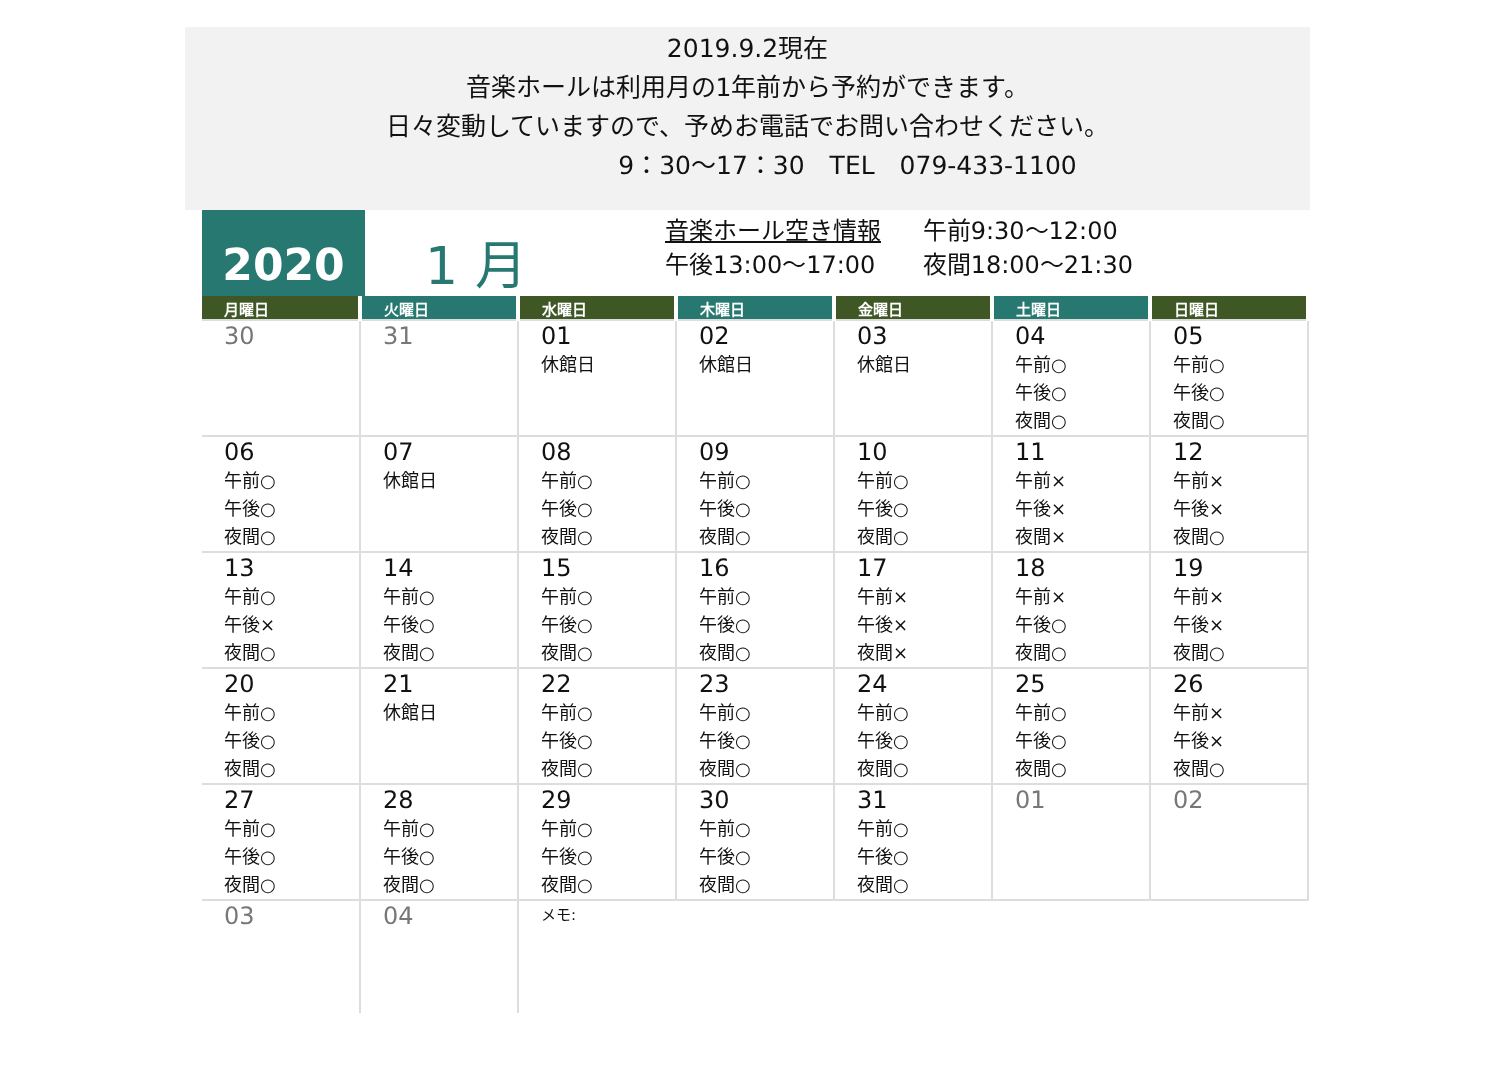2019.9.2現在
音楽ホールは利用月の1年前から予約ができます。
日々変動していますので、予めお電話でお問い合わせください。
9：30～17：30　TEL　079-433-1100
2020
1 月
音楽ホール空き情報 午前9:30～12:00
午後13:00～17:00 夜間18:00～21:30
| 月曜日 | 火曜日 | 水曜日 | 木曜日 | 金曜日 | 土曜日 | 日曜日 |
| --- | --- | --- | --- | --- | --- | --- |
| 30 | 31 | 01 休館日 | 02 休館日 | 03 休館日 | 04 午前○ 午後○ 夜間○ | 05 午前○ 午後○ 夜間○ |
| 06 午前○ 午後○ 夜間○ | 07 休館日 | 08 午前○ 午後○ 夜間○ | 09 午前○ 午後○ 夜間○ | 10 午前○ 午後○ 夜間○ | 11 午前× 午後× 夜間× | 12 午前× 午後× 夜間○ |
| 13 午前○ 午後× 夜間○ | 14 午前○ 午後○ 夜間○ | 15 午前○ 午後○ 夜間○ | 16 午前○ 午後○ 夜間○ | 17 午前× 午後× 夜間× | 18 午前× 午後○ 夜間○ | 19 午前× 午後× 夜間○ |
| 20 午前○ 午後○ 夜間○ | 21 休館日 | 22 午前○ 午後○ 夜間○ | 23 午前○ 午後○ 夜間○ | 24 午前○ 午後○ 夜間○ | 25 午前○ 午後○ 夜間○ | 26 午前× 午後× 夜間○ |
| 27 午前○ 午後○ 夜間○ | 28 午前○ 午後○ 夜間○ | 29 午前○ 午後○ 夜間○ | 30 午前○ 午後○ 夜間○ | 31 午前○ 午後○ 夜間○ | 01 | 02 |
| 03 | 04 | メモ: | | | | |